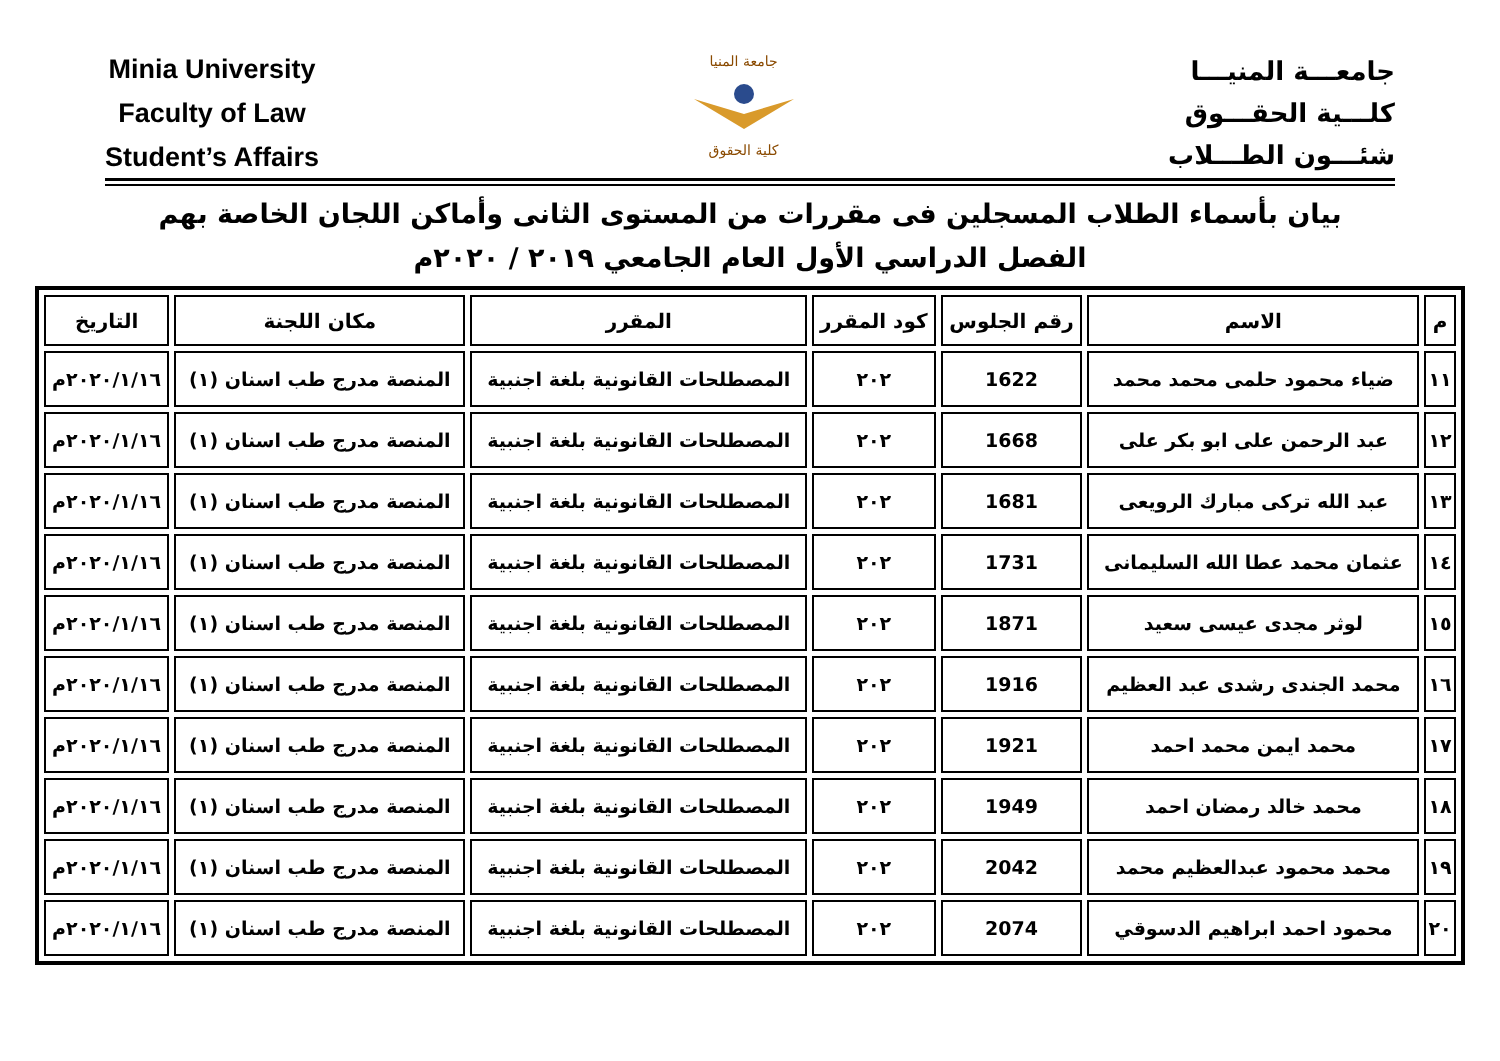Minia University
Faculty of Law
Student’s Affairs
جامعة المنيا
كلية الحقوق
جامعـــة المنيـــا
كلـــية الحقـــوق
شئـــون الطـــلاب
بيان بأسماء الطلاب المسجلين فى مقررات من المستوى الثانى وأماكن اللجان الخاصة بهم
الفصل الدراسي الأول العام الجامعي ٢٠١٩ / ٢٠٢٠م
| م | الاسم | رقم الجلوس | كود المقرر | المقرر | مكان اللجنة | التاريخ |
| --- | --- | --- | --- | --- | --- | --- |
| ١١ | ضياء محمود حلمى محمد محمد | 1622 | ٢٠٢ | المصطلحات القانونية بلغة اجنبية | المنصة مدرج طب اسنان (١) | ٢٠٢٠/١/١٦م |
| ١٢ | عبد الرحمن على ابو بكر على | 1668 | ٢٠٢ | المصطلحات القانونية بلغة اجنبية | المنصة مدرج طب اسنان (١) | ٢٠٢٠/١/١٦م |
| ١٣ | عبد الله تركى مبارك الرويعى | 1681 | ٢٠٢ | المصطلحات القانونية بلغة اجنبية | المنصة مدرج طب اسنان (١) | ٢٠٢٠/١/١٦م |
| ١٤ | عثمان محمد عطا الله السليمانى | 1731 | ٢٠٢ | المصطلحات القانونية بلغة اجنبية | المنصة مدرج طب اسنان (١) | ٢٠٢٠/١/١٦م |
| ١٥ | لوثر مجدى عيسى سعيد | 1871 | ٢٠٢ | المصطلحات القانونية بلغة اجنبية | المنصة مدرج طب اسنان (١) | ٢٠٢٠/١/١٦م |
| ١٦ | محمد الجندى رشدى عبد العظيم | 1916 | ٢٠٢ | المصطلحات القانونية بلغة اجنبية | المنصة مدرج طب اسنان (١) | ٢٠٢٠/١/١٦م |
| ١٧ | محمد ايمن محمد احمد | 1921 | ٢٠٢ | المصطلحات القانونية بلغة اجنبية | المنصة مدرج طب اسنان (١) | ٢٠٢٠/١/١٦م |
| ١٨ | محمد خالد رمضان احمد | 1949 | ٢٠٢ | المصطلحات القانونية بلغة اجنبية | المنصة مدرج طب اسنان (١) | ٢٠٢٠/١/١٦م |
| ١٩ | محمد محمود عبدالعظيم محمد | 2042 | ٢٠٢ | المصطلحات القانونية بلغة اجنبية | المنصة مدرج طب اسنان (١) | ٢٠٢٠/١/١٦م |
| ٢٠ | محمود احمد ابراهيم الدسوقي | 2074 | ٢٠٢ | المصطلحات القانونية بلغة اجنبية | المنصة مدرج طب اسنان (١) | ٢٠٢٠/١/١٦م |